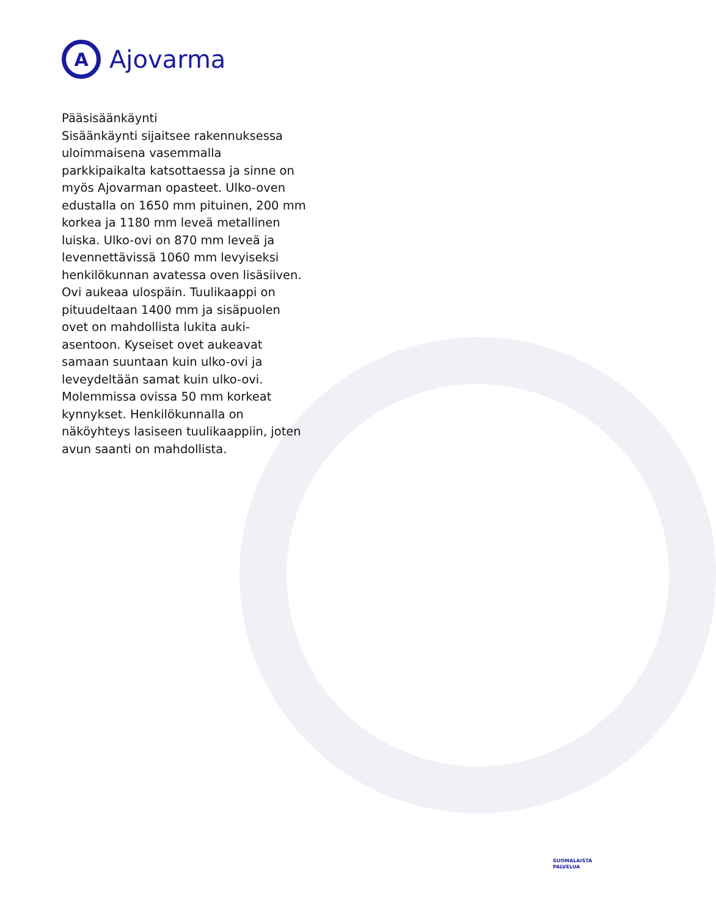A
Ajovarma
Pääsisäänkäynti
Sisäänkäynti sijaitsee rakennuksessa uloimmaisena vasemmalla parkkipaikalta katsottaessa ja sinne on myös Ajovarman opasteet. Ulko-oven edustalla on 1650 mm pituinen, 200 mm korkea ja 1180 mm leveä metallinen luiska. Ulko-ovi on 870 mm leveä ja levennettävissä 1060 mm levyiseksi henkilökunnan avatessa oven lisäsiiven. Ovi aukeaa ulospäin. Tuulikaappi on pituudeltaan 1400 mm ja sisäpuolen ovet on mahdollista lukita auki-asentoon. Kyseiset ovet aukeavat samaan suuntaan kuin ulko-ovi ja leveydeltään samat kuin ulko-ovi. Molemmissa ovissa 50 mm korkeat kynnykset. Henkilökunnalla on näköyhteys lasiseen tuulikaappiin, joten avun saanti on mahdollista.
SUOMALAISTA
PALVELUA